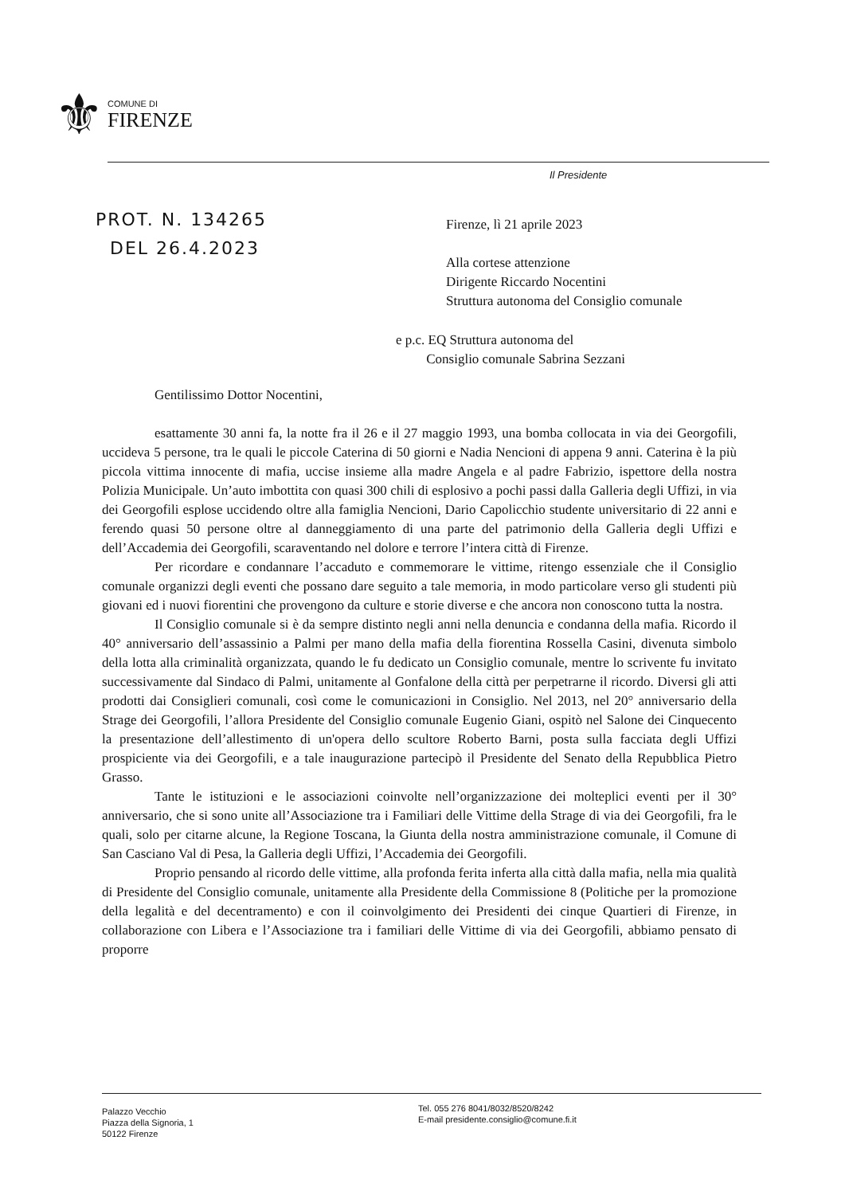⚜
COMUNE DI
FIRENZE
Il Presidente
PROT. N. 134265
DEL 26.4.2023
Firenze, lì 21 aprile 2023
Alla cortese attenzione
Dirigente Riccardo Nocentini
Struttura autonoma del Consiglio comunale
e p.c. EQ Struttura autonoma del
Consiglio comunale Sabrina Sezzani
Gentilissimo Dottor Nocentini,
esattamente 30 anni fa, la notte fra il 26 e il 27 maggio 1993, una bomba collocata in via dei Georgofili, uccideva 5 persone, tra le quali le piccole Caterina di 50 giorni e Nadia Nencioni di appena 9 anni. Caterina è la più piccola vittima innocente di mafia, uccise insieme alla madre Angela e al padre Fabrizio, ispettore della nostra Polizia Municipale. Un’auto imbottita con quasi 300 chili di esplosivo a pochi passi dalla Galleria degli Uffizi, in via dei Georgofili esplose uccidendo oltre alla famiglia Nencioni, Dario Capolicchio studente universitario di 22 anni e ferendo quasi 50 persone oltre al danneggiamento di una parte del patrimonio della Galleria degli Uffizi e dell’Accademia dei Georgofili, scaraventando nel dolore e terrore l’intera città di Firenze.
Per ricordare e condannare l’accaduto e commemorare le vittime, ritengo essenziale che il Consiglio comunale organizzi degli eventi che possano dare seguito a tale memoria, in modo particolare verso gli studenti più giovani ed i nuovi fiorentini che provengono da culture e storie diverse e che ancora non conoscono tutta la nostra.
Il Consiglio comunale si è da sempre distinto negli anni nella denuncia e condanna della mafia. Ricordo il 40° anniversario dell’assassinio a Palmi per mano della mafia della fiorentina Rossella Casini, divenuta simbolo della lotta alla criminalità organizzata, quando le fu dedicato un Consiglio comunale, mentre lo scrivente fu invitato successivamente dal Sindaco di Palmi, unitamente al Gonfalone della città per perpetrarne il ricordo. Diversi gli atti prodotti dai Consiglieri comunali, così come le comunicazioni in Consiglio. Nel 2013, nel 20° anniversario della Strage dei Georgofili, l’allora Presidente del Consiglio comunale Eugenio Giani, ospitò nel Salone dei Cinquecento la presentazione dell’allestimento di un'opera dello scultore Roberto Barni, posta sulla facciata degli Uffizi prospiciente via dei Georgofili, e a tale inaugurazione partecipò il Presidente del Senato della Repubblica Pietro Grasso.
Tante le istituzioni e le associazioni coinvolte nell’organizzazione dei molteplici eventi per il 30° anniversario, che si sono unite all’Associazione tra i Familiari delle Vittime della Strage di via dei Georgofili, fra le quali, solo per citarne alcune, la Regione Toscana, la Giunta della nostra amministrazione comunale, il Comune di San Casciano Val di Pesa, la Galleria degli Uffizi, l’Accademia dei Georgofili.
Proprio pensando al ricordo delle vittime, alla profonda ferita inferta alla città dalla mafia, nella mia qualità di Presidente del Consiglio comunale, unitamente alla Presidente della Commissione 8 (Politiche per la promozione della legalità e del decentramento) e con il coinvolgimento dei Presidenti dei cinque Quartieri di Firenze, in collaborazione con Libera e l’Associazione tra i familiari delle Vittime di via dei Georgofili, abbiamo pensato di proporre
Palazzo Vecchio
Piazza della Signoria, 1
50122 Firenze
Tel. 055 276 8041/8032/8520/8242
E-mail presidente.consiglio@comune.fi.it